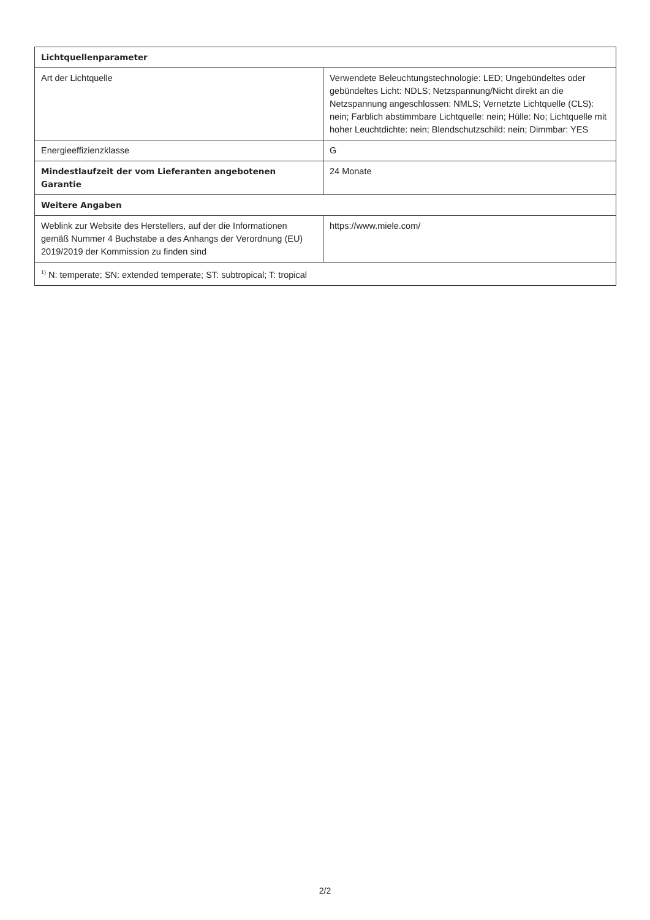| Lichtquellenparameter | |
| --- | --- |
| Art der Lichtquelle | Verwendete Beleuchtungstechnologie: LED; Ungebündeltes oder gebündeltes Licht: NDLS; Netzspannung/Nicht direkt an die Netzspannung angeschlossen: NMLS; Vernetzte Lichtquelle (CLS): nein; Farblich abstimmbare Lichtquelle: nein; Hülle: No; Lichtquelle mit hoher Leuchtdichte: nein; Blendschutzschild: nein; Dimmbar: YES |
| Energieeffizienzklasse | G |
| Mindestlaufzeit der vom Lieferanten angebotenen Garantie | 24 Monate |
| Weitere Angaben | |
| Weblink zur Website des Herstellers, auf der die Informationen gemäß Nummer 4 Buchstabe a des Anhangs der Verordnung (EU) 2019/2019 der Kommission zu finden sind | https://www.miele.com/ |
| <sup>1)</sup> N: temperate; SN: extended temperate; ST: subtropical; T: tropical | |
2/2